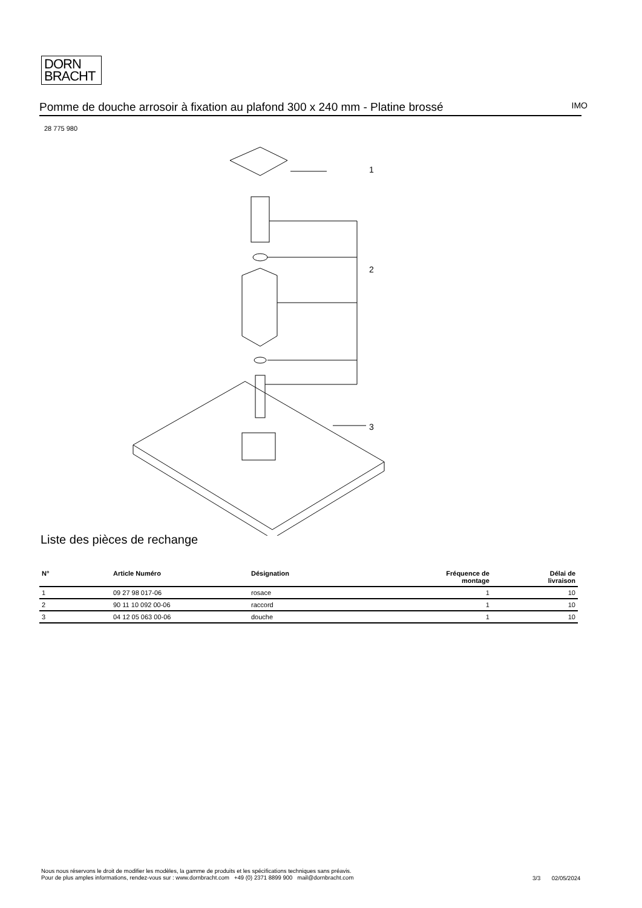DORN
BRACHT
Pomme de douche arrosoir à fixation au plafond 300 x 240 mm - Platine brossé IMO
28 775 980
1
2
3
Liste des pièces de rechange
| N° | Article Numéro | Désignation | Fréquence de montage | Délai de livraison |
| --- | --- | --- | --- | --- |
| 1 | 09 27 98 017-06 | rosace | 1 | 10 |
| 2 | 90 11 10 092 00-06 | raccord | 1 | 10 |
| 3 | 04 12 05 063 00-06 | douche | 1 | 10 |
Nous nous réservons le droit de modifier les modèles, la gamme de produits et les spécifications techniques sans préavis.
Pour de plus amples informations, rendez-vous sur : www.dornbracht.com +49 (0) 2371 8899 900 mail@dornbracht.com
3/3 02/05/2024